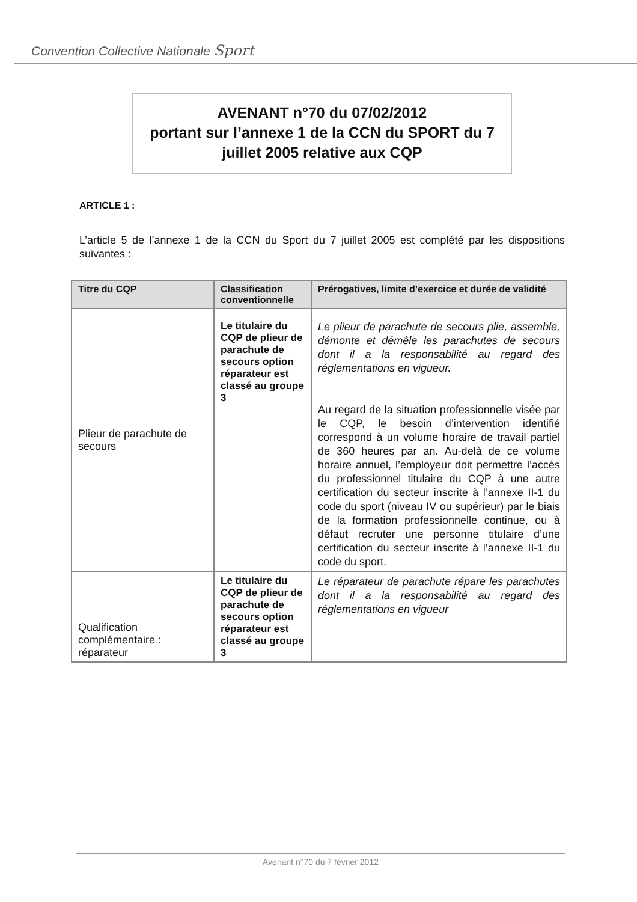Convention Collective Nationale Sport
AVENANT n°70 du 07/02/2012
portant sur l’annexe 1 de la CCN du SPORT du 7
juillet 2005 relative aux CQP
ARTICLE 1 :
L’article 5 de l’annexe 1 de la CCN du Sport du 7 juillet 2005 est complété par les dispositions suivantes :
| Titre du CQP | Classification conventionnelle | Prérogatives, limite d’exercice et durée de validité |
| --- | --- | --- |
| Plieur de parachute de secours | Le titulaire du CQP de plieur de parachute de secours option réparateur est classé au groupe 3 | Le plieur de parachute de secours plie, assemble, démonte et démêle les parachutes de secours dont il a la responsabilité au regard des réglementations en vigueur. Au regard de la situation professionnelle visée par le CQP, le besoin d’intervention identifié correspond à un volume horaire de travail partiel de 360 heures par an. Au-delà de ce volume horaire annuel, l’employeur doit permettre l’accès du professionnel titulaire du CQP à une autre certification du secteur inscrite à l’annexe II-1 du code du sport (niveau IV ou supérieur) par le biais de la formation professionnelle continue, ou à défaut recruter une personne titulaire d’une certification du secteur inscrite à l’annexe II-1 du code du sport. |
| Qualification complémentaire : réparateur | Le titulaire du CQP de plieur de parachute de secours option réparateur est classé au groupe 3 | Le réparateur de parachute répare les parachutes dont il a la responsabilité au regard des réglementations en vigueur |
Avenant n°70 du 7 février 2012